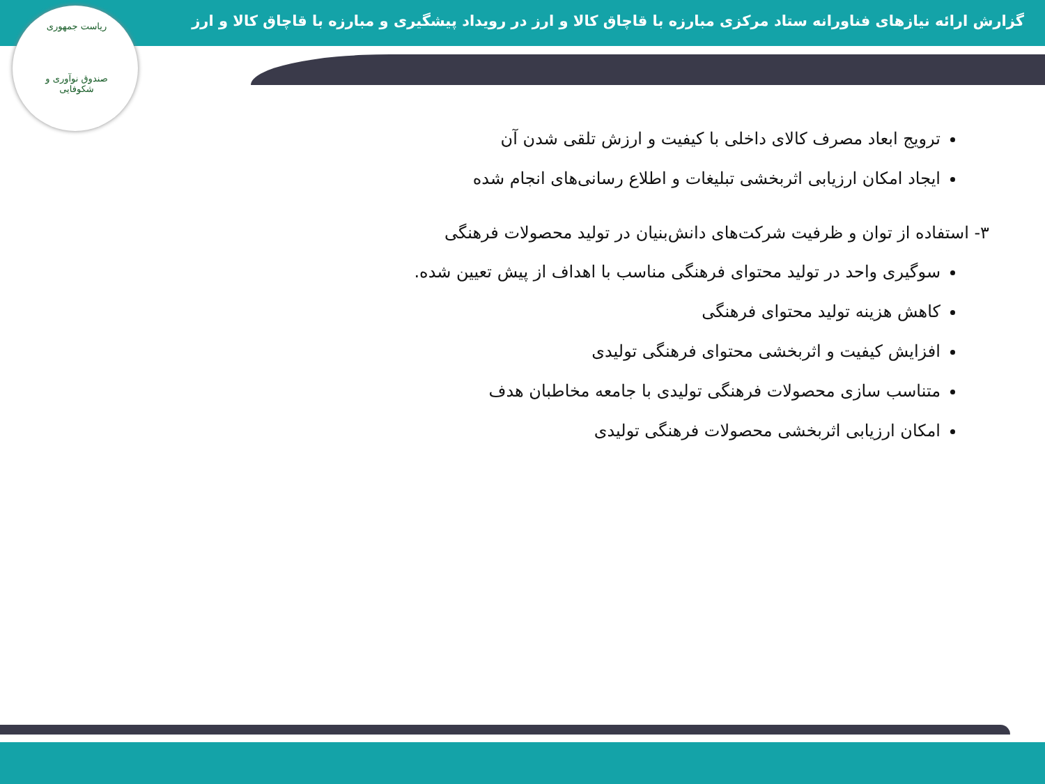گزارش ارائه نیازهای فناورانه ستاد مرکزی مبارزه با قاچاق کالا و ارز در رویداد پیشگیری و مبارزه با قاچاق کالا و ارز
ریاست جمهوری
صندوق نوآوری و شکوفایی
ترویج ابعاد مصرف کالای داخلی با کیفیت و ارزش تلقی شدن آن
ایجاد امکان ارزیابی اثربخشی تبلیغات و اطلاع رسانی‌های انجام شده
۳- استفاده از توان و ظرفیت شرکت‌های دانش‌بنیان در تولید محصولات فرهنگی
سوگیری واحد در تولید محتوای فرهنگی مناسب با اهداف از پیش تعیین شده.
کاهش هزینه تولید محتوای فرهنگی
افزایش کیفیت و اثربخشی محتوای فرهنگی تولیدی
متناسب سازی محصولات فرهنگی تولیدی با جامعه مخاطبان هدف
امکان ارزیابی اثربخشی محصولات فرهنگی تولیدی